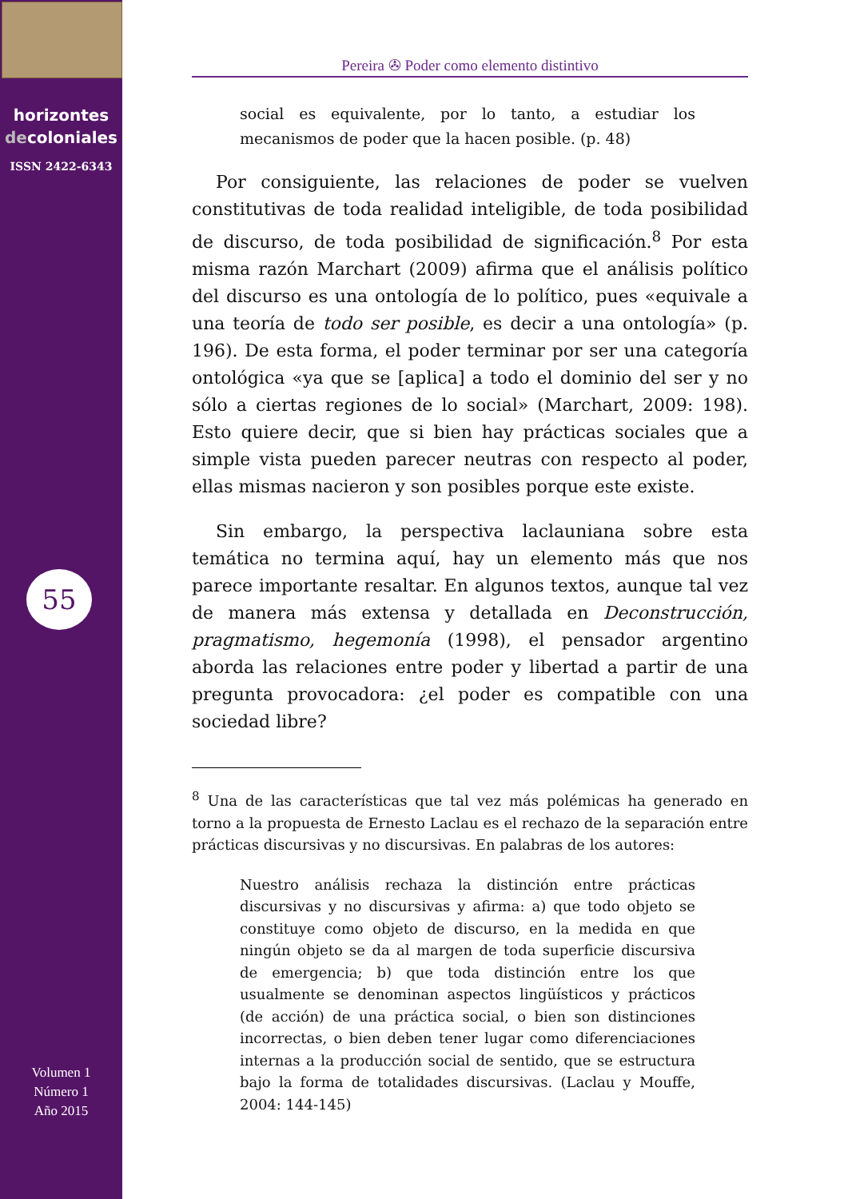horizontes
decoloniales
ISSN 2422-6343
55
Volumen 1
Número 1
Año 2015
Pereira ✇ Poder como elemento distintivo
social es equivalente, por lo tanto, a estudiar los mecanismos de poder que la hacen posible. (p. 48)
Por consiguiente, las relaciones de poder se vuelven constitutivas de toda realidad inteligible, de toda posibilidad de discurso, de toda posibilidad de significación.<sup>8</sup> Por esta misma razón Marchart (2009) afirma que el análisis político del discurso es una ontología de lo político, pues «equivale a una teoría de todo ser posible, es decir a una ontología» (p. 196). De esta forma, el poder terminar por ser una categoría ontológica «ya que se [aplica] a todo el dominio del ser y no sólo a ciertas regiones de lo social» (Marchart, 2009: 198). Esto quiere decir, que si bien hay prácticas sociales que a simple vista pueden parecer neutras con respecto al poder, ellas mismas nacieron y son posibles porque este existe.
Sin embargo, la perspectiva laclauniana sobre esta temática no termina aquí, hay un elemento más que nos parece importante resaltar. En algunos textos, aunque tal vez de manera más extensa y detallada en Deconstrucción, pragmatismo, hegemonía (1998), el pensador argentino aborda las relaciones entre poder y libertad a partir de una pregunta provocadora: ¿el poder es compatible con una sociedad libre?
<sup>8</sup> Una de las características que tal vez más polémicas ha generado en torno a la propuesta de Ernesto Laclau es el rechazo de la separación entre prácticas discursivas y no discursivas. En palabras de los autores:
Nuestro análisis rechaza la distinción entre prácticas discursivas y no discursivas y afirma: a) que todo objeto se constituye como objeto de discurso, en la medida en que ningún objeto se da al margen de toda superficie discursiva de emergencia; b) que toda distinción entre los que usualmente se denominan aspectos lingüísticos y prácticos (de acción) de una práctica social, o bien son distinciones incorrectas, o bien deben tener lugar como diferenciaciones internas a la producción social de sentido, que se estructura bajo la forma de totalidades discursivas. (Laclau y Mouffe, 2004: 144-145)